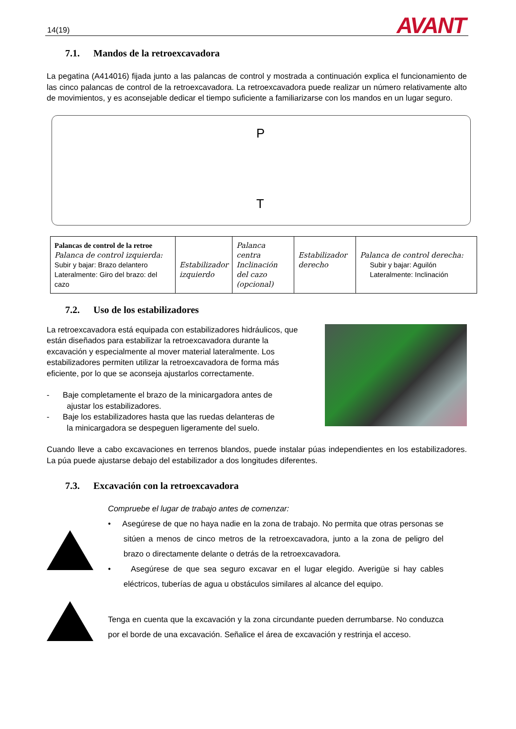14(19) AVANT
7.1. Mandos de la retroexcavadora
La pegatina (A414016) fijada junto a las palancas de control y mostrada a continuación explica el funcionamiento de las cinco palancas de control de la retroexcavadora. La retroexcavadora puede realizar un número relativamente alto de movimientos, y es aconsejable dedicar el tiempo suficiente a familiarizarse con los mandos en un lugar seguro.
P
T
| Palancas de control de la retroe Palanca de control izquierda: Subir y bajar: Brazo delantero Lateralmente: Giro del brazo: del cazo | Estabilizador izquierdo | Palanca centra Inclinación del cazo (opcional) | Estabilizador derecho | Palanca de control derecha: Subir y bajar: Aguilón Lateralmente: Inclinación |
7.2. Uso de los estabilizadores
La retroexcavadora está equipada con estabilizadores hidráulicos, que están diseñados para estabilizar la retroexcavadora durante la excavación y especialmente al mover material lateralmente. Los estabilizadores permiten utilizar la retroexcavadora de forma más eficiente, por lo que se aconseja ajustarlos correctamente.
- Baje completamente el brazo de la minicargadora antes de
ajustar los estabilizadores.
- Baje los estabilizadores hasta que las ruedas delanteras de
la minicargadora se despeguen ligeramente del suelo.
Cuando lleve a cabo excavaciones en terrenos blandos, puede instalar púas independientes en los estabilizadores. La púa puede ajustarse debajo del estabilizador a dos longitudes diferentes.
7.3. Excavación con la retroexcavadora
Compruebe el lugar de trabajo antes de comenzar:
• Asegúrese de que no haya nadie en la zona de trabajo. No permita que otras personas se sitúen a menos de cinco metros de la retroexcavadora, junto a la zona de peligro del brazo o directamente delante o detrás de la retroexcavadora.
• Asegúrese de que sea seguro excavar en el lugar elegido. Averigüe si hay cables eléctricos, tuberías de agua u obstáculos similares al alcance del equipo.
Tenga en cuenta que la excavación y la zona circundante pueden derrumbarse. No conduzca por el borde de una excavación. Señalice el área de excavación y restrinja el acceso.